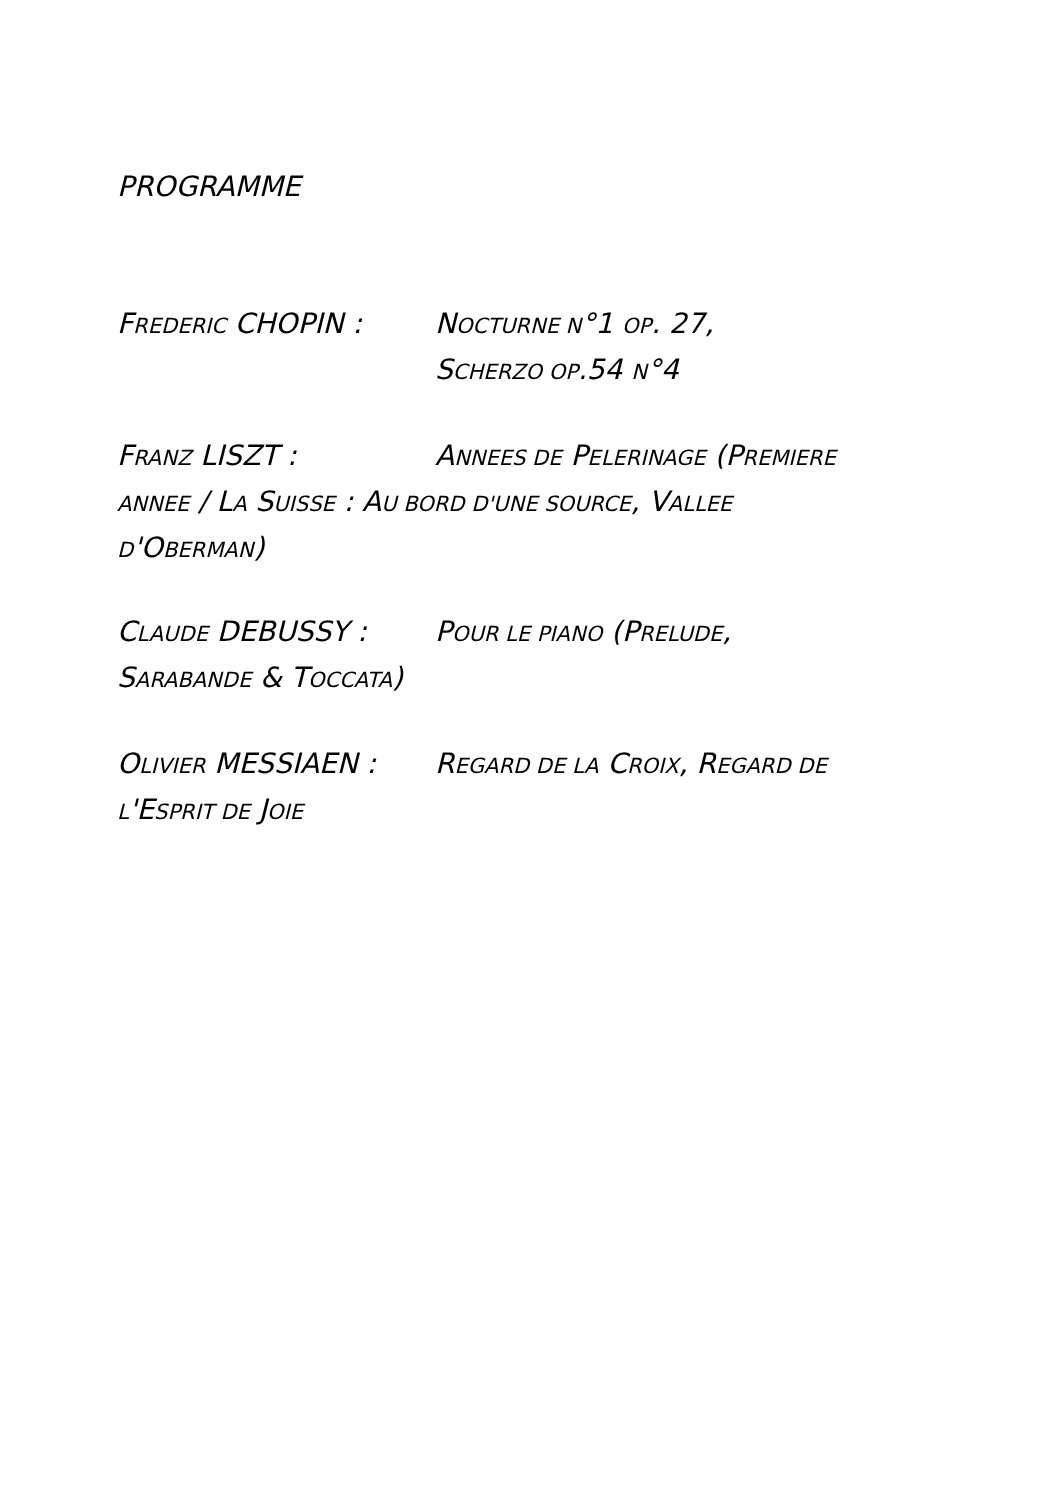PROGRAMME
FREDERIC CHOPIN : NOCTURNE N°1 OP. 27,
SCHERZO OP.54 N°4
FRANZ LISZT : ANNEES DE PELERINAGE (PREMIERE
ANNEE / LA SUISSE : AU BORD D'UNE SOURCE, VALLEE
D'OBERMAN)
CLAUDE DEBUSSY : POUR LE PIANO (PRELUDE,
SARABANDE & TOCCATA)
OLIVIER MESSIAEN : REGARD DE LA CROIX, REGARD DE
L'ESPRIT DE JOIE